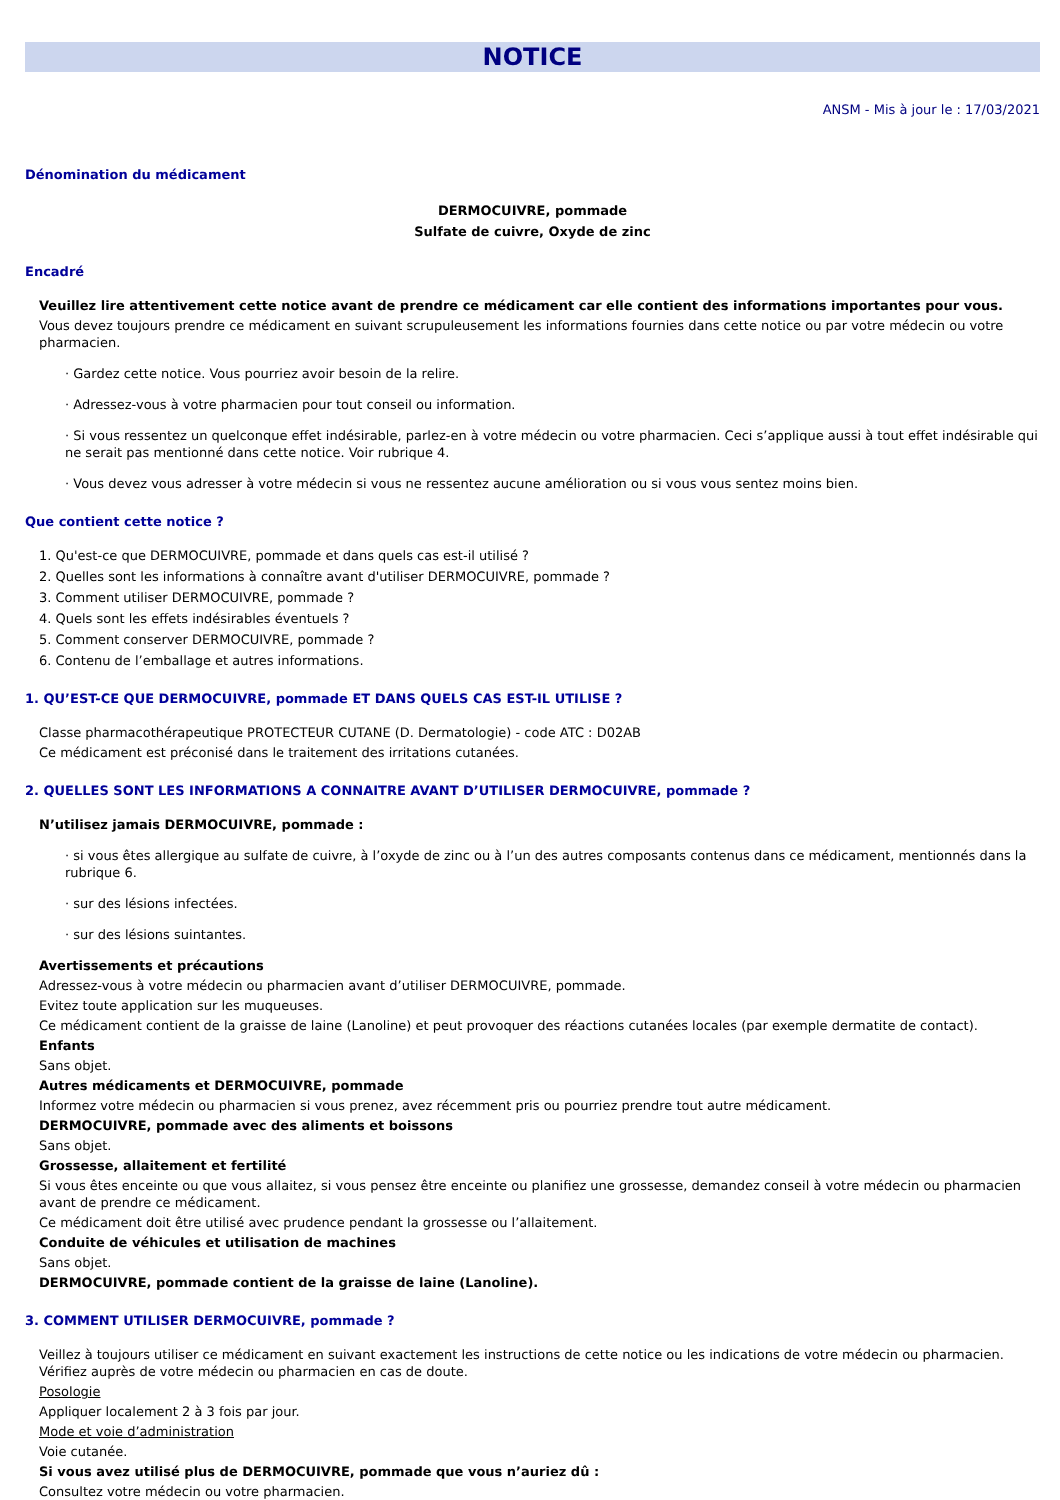NOTICE
ANSM - Mis à jour le : 17/03/2021
Dénomination du médicament
DERMOCUIVRE, pommade
Sulfate de cuivre, Oxyde de zinc
Encadré
Veuillez lire attentivement cette notice avant de prendre ce médicament car elle contient des informations importantes pour vous.
Vous devez toujours prendre ce médicament en suivant scrupuleusement les informations fournies dans cette notice ou par votre médecin ou votre pharmacien.
· Gardez cette notice. Vous pourriez avoir besoin de la relire.
· Adressez-vous à votre pharmacien pour tout conseil ou information.
· Si vous ressentez un quelconque effet indésirable, parlez-en à votre médecin ou votre pharmacien. Ceci s’applique aussi à tout effet indésirable qui ne serait pas mentionné dans cette notice. Voir rubrique 4.
· Vous devez vous adresser à votre médecin si vous ne ressentez aucune amélioration ou si vous vous sentez moins bien.
Que contient cette notice ?
1. Qu'est-ce que DERMOCUIVRE, pommade et dans quels cas est-il utilisé ?
2. Quelles sont les informations à connaître avant d'utiliser DERMOCUIVRE, pommade ?
3. Comment utiliser DERMOCUIVRE, pommade ?
4. Quels sont les effets indésirables éventuels ?
5. Comment conserver DERMOCUIVRE, pommade ?
6. Contenu de l’emballage et autres informations.
1. QU’EST-CE QUE DERMOCUIVRE, pommade ET DANS QUELS CAS EST-IL UTILISE ?
Classe pharmacothérapeutique PROTECTEUR CUTANE (D. Dermatologie) - code ATC : D02AB
Ce médicament est préconisé dans le traitement des irritations cutanées.
2. QUELLES SONT LES INFORMATIONS A CONNAITRE AVANT D’UTILISER DERMOCUIVRE, pommade ?
N’utilisez jamais DERMOCUIVRE, pommade :
· si vous êtes allergique au sulfate de cuivre, à l’oxyde de zinc ou à l’un des autres composants contenus dans ce médicament, mentionnés dans la rubrique 6.
· sur des lésions infectées.
· sur des lésions suintantes.
Avertissements et précautions
Adressez-vous à votre médecin ou pharmacien avant d’utiliser DERMOCUIVRE, pommade.
Evitez toute application sur les muqueuses.
Ce médicament contient de la graisse de laine (Lanoline) et peut provoquer des réactions cutanées locales (par exemple dermatite de contact).
Enfants
Sans objet.
Autres médicaments et DERMOCUIVRE, pommade
Informez votre médecin ou pharmacien si vous prenez, avez récemment pris ou pourriez prendre tout autre médicament.
DERMOCUIVRE, pommade avec des aliments et boissons
Sans objet.
Grossesse, allaitement et fertilité
Si vous êtes enceinte ou que vous allaitez, si vous pensez être enceinte ou planifiez une grossesse, demandez conseil à votre médecin ou pharmacien avant de prendre ce médicament.
Ce médicament doit être utilisé avec prudence pendant la grossesse ou l’allaitement.
Conduite de véhicules et utilisation de machines
Sans objet.
DERMOCUIVRE, pommade contient de la graisse de laine (Lanoline).
3. COMMENT UTILISER DERMOCUIVRE, pommade ?
Veillez à toujours utiliser ce médicament en suivant exactement les instructions de cette notice ou les indications de votre médecin ou pharmacien. Vérifiez auprès de votre médecin ou pharmacien en cas de doute.
Posologie
Appliquer localement 2 à 3 fois par jour.
Mode et voie d’administration
Voie cutanée.
Si vous avez utilisé plus de DERMOCUIVRE, pommade que vous n’auriez dû :
Consultez votre médecin ou votre pharmacien.